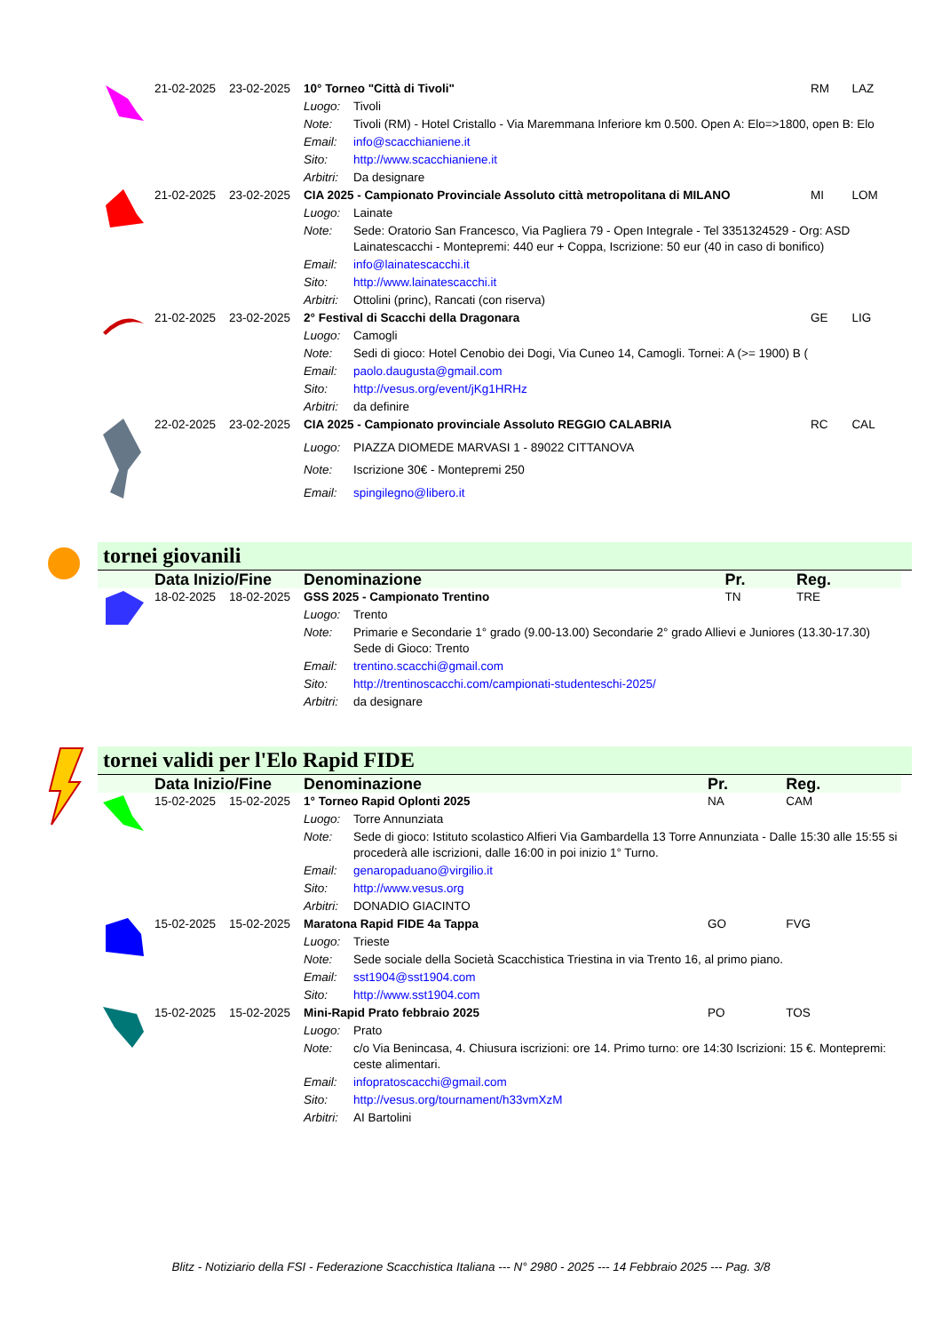| | 21-02-2025 | 23-02-2025 | 10° Torneo "Città di Tivoli" | | RM | LAZ |
| | | | Luogo: | Tivoli | | |
| | | | Note: | Tivoli (RM) - Hotel Cristallo - Via Maremmana Inferiore km 0.500. Open A: Elo=>1800, open B: Elo | | |
| | | | Email: | info@scacchianiene.it | | |
| | | | Sito: | http://www.scacchianiene.it | | |
| | | | Arbitri: | Da designare | | |
| | 21-02-2025 | 23-02-2025 | CIA 2025 - Campionato Provinciale Assoluto città metropolitana di MILANO | | MI | LOM |
| | | | Luogo: | Lainate | | |
| | | | Note: | Sede: Oratorio San Francesco, Via Pagliera 79 - Open Integrale - Tel 3351324529 - Org: ASD Lainatescacchi - Montepremi: 440 eur + Coppa, Iscrizione: 50 eur (40 in caso di bonifico) | | |
| | | | Email: | info@lainatescacchi.it | | |
| | | | Sito: | http://www.lainatescacchi.it | | |
| | | | Arbitri: | Ottolini (princ), Rancati (con riserva) | | |
| | 21-02-2025 | 23-02-2025 | 2° Festival di Scacchi della Dragonara | | GE | LIG |
| | | | Luogo: | Camogli | | |
| | | | Note: | Sedi di gioco: Hotel Cenobio dei Dogi, Via Cuneo 14, Camogli. Tornei: A (>= 1900) B ( | | |
| | | | Email: | paolo.daugusta@gmail.com | | |
| | | | Sito: | http://vesus.org/event/jKg1HRHz | | |
| | | | Arbitri: | da definire | | |
| | 22-02-2025 | 23-02-2025 | CIA 2025 - Campionato provinciale Assoluto REGGIO CALABRIA | | RC | CAL |
| | | | Luogo: | PIAZZA DIOMEDE MARVASI 1 - 89022 CITTANOVA | | |
| | | | Note: | Iscrizione 30€ - Montepremi 250 | | |
| | | | Email: | spingilegno@libero.it | | |
tornei giovanili
| | Data Inizio/Fine | | Denominazione | | Pr. | Reg. |
| | 18-02-2025 | 18-02-2025 | GSS 2025 - Campionato Trentino | | TN | TRE |
| | | | Luogo: | Trento | | |
| | | | Note: | Primarie e Secondarie 1° grado (9.00-13.00) Secondarie 2° grado Allievi e Juniores (13.30-17.30) Sede di Gioco: Trento | | |
| | | | Email: | trentino.scacchi@gmail.com | | |
| | | | Sito: | http://trentinoscacchi.com/campionati-studenteschi-2025/ | | |
| | | | Arbitri: | da designare | | |
tornei validi per l'Elo Rapid FIDE
| | Data Inizio/Fine | | Denominazione | | Pr. | Reg. |
| | 15-02-2025 | 15-02-2025 | 1° Torneo Rapid Oplonti 2025 | | NA | CAM |
| | | | Luogo: | Torre Annunziata | | |
| | | | Note: | Sede di gioco: Istituto scolastico Alfieri Via Gambardella 13 Torre Annunziata - Dalle 15:30 alle 15:55 si procederà alle iscrizioni, dalle 16:00 in poi inizio 1° Turno. | | |
| | | | Email: | genaropaduano@virgilio.it | | |
| | | | Sito: | http://www.vesus.org | | |
| | | | Arbitri: | DONADIO GIACINTO | | |
| | 15-02-2025 | 15-02-2025 | Maratona Rapid FIDE 4a Tappa | | GO | FVG |
| | | | Luogo: | Trieste | | |
| | | | Note: | Sede sociale della Società Scacchistica Triestina in via Trento 16, al primo piano. | | |
| | | | Email: | sst1904@sst1904.com | | |
| | | | Sito: | http://www.sst1904.com | | |
| | 15-02-2025 | 15-02-2025 | Mini-Rapid Prato febbraio 2025 | | PO | TOS |
| | | | Luogo: | Prato | | |
| | | | Note: | c/o Via Benincasa, 4. Chiusura iscrizioni: ore 14. Primo turno: ore 14:30 Iscrizioni: 15 €. Montepremi: ceste alimentari. | | |
| | | | Email: | infopratoscacchi@gmail.com | | |
| | | | Sito: | http://vesus.org/tournament/h33vmXzM | | |
| | | | Arbitri: | AI Bartolini | | |
Blitz - Notiziario della FSI - Federazione Scacchistica Italiana --- N° 2980 - 2025 --- 14 Febbraio 2025 --- Pag. 3/8